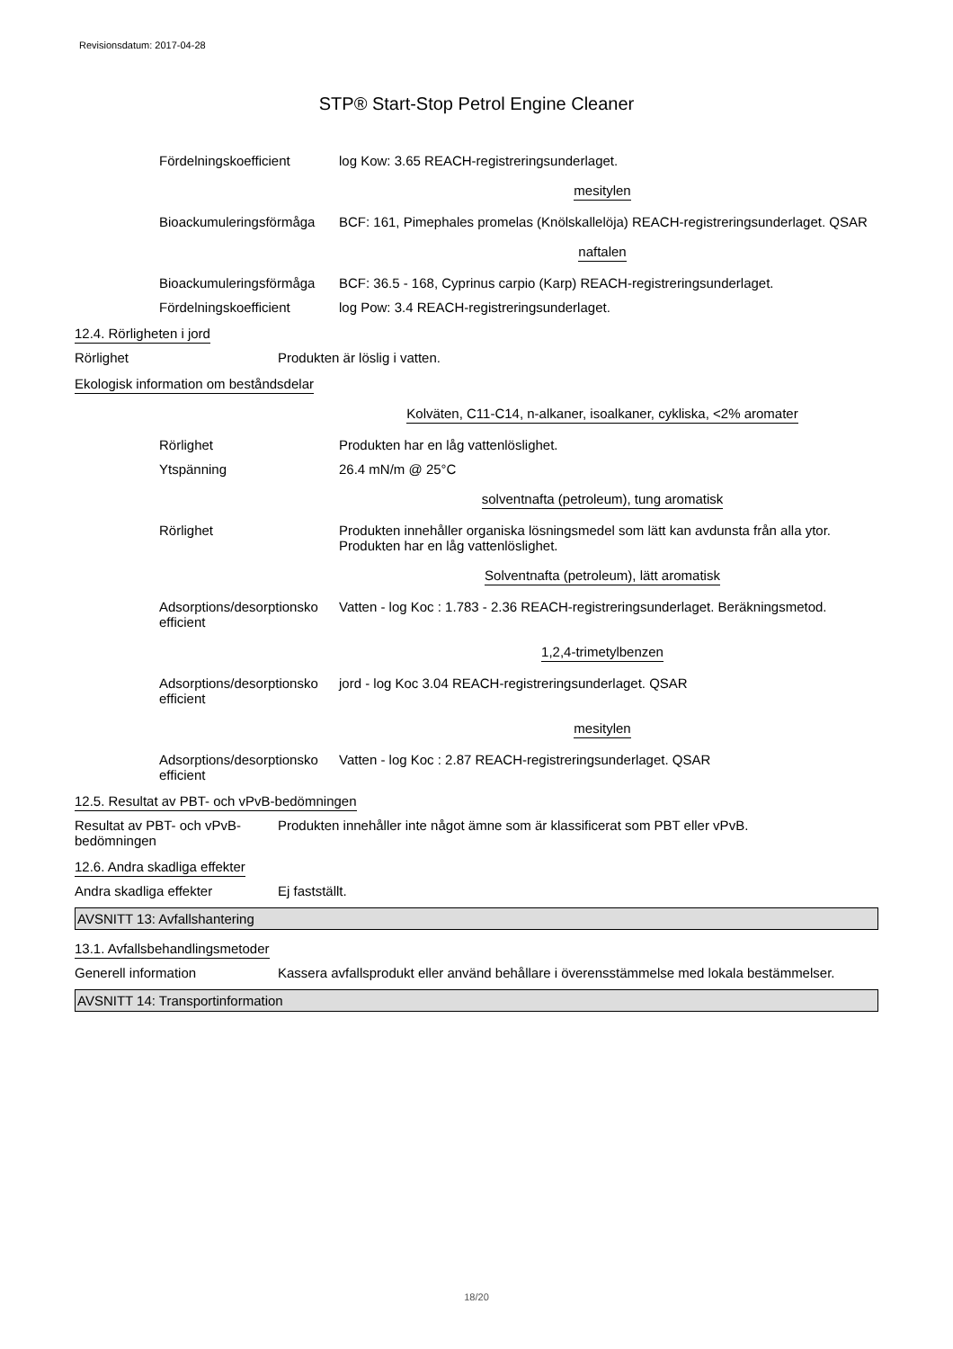Revisionsdatum: 2017-04-28
STP® Start-Stop Petrol Engine Cleaner
Fördelningskoefficient log Kow: 3.65 REACH-registreringsunderlaget.
mesitylen
Bioackumuleringsförmåga
BCF: 161, Pimephales promelas (Knölskallelöja) REACH-registreringsunderlaget. QSAR
naftalen
Bioackumuleringsförmåga
BCF: 36.5 - 168, Cyprinus carpio (Karp) REACH-registreringsunderlaget.
Fördelningskoefficient log Pow: 3.4 REACH-registreringsunderlaget.
12.4. Rörligheten i jord
Rörlighet Produkten är löslig i vatten.
Ekologisk information om beståndsdelar
Kolväten, C11-C14, n-alkaner, isoalkaner, cykliska, <2% aromater
Rörlighet Produkten har en låg vattenlöslighet.
Ytspänning 26.4 mN/m @ 25°C
solventnafta (petroleum), tung aromatisk
Rörlighet Produkten innehåller organiska lösningsmedel som lätt kan avdunsta från alla ytor. Produkten har en låg vattenlöslighet.
Solventnafta (petroleum), lätt aromatisk
Adsorptions/desorptionsko efficient
Vatten - log Koc : 1.783 - 2.36 REACH-registreringsunderlaget. Beräkningsmetod.
1,2,4-trimetylbenzen
Adsorptions/desorptionsko efficient
jord - log Koc 3.04 REACH-registreringsunderlaget. QSAR
mesitylen
Adsorptions/desorptionsko efficient
Vatten - log Koc : 2.87 REACH-registreringsunderlaget. QSAR
12.5. Resultat av PBT- och vPvB-bedömningen
Resultat av PBT- och vPvB-bedömningen
Produkten innehåller inte något ämne som är klassificerat som PBT eller vPvB.
12.6. Andra skadliga effekter
Andra skadliga effekter Ej fastställt.
AVSNITT 13: Avfallshantering
13.1. Avfallsbehandlingsmetoder
Generell information Kassera avfallsprodukt eller använd behållare i överensstämmelse med lokala bestämmelser.
AVSNITT 14: Transportinformation
18/20